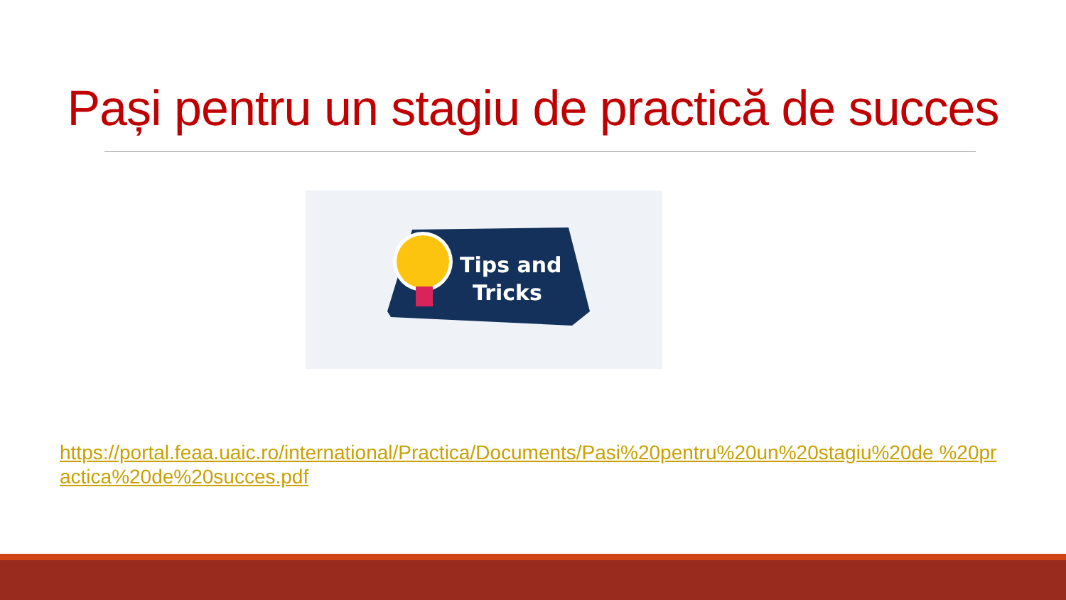Pași pentru un stagiu de practică de succes
Tips and
Tricks
https://portal.feaa.uaic.ro/international/Practica/Documents/Pasi%20pentru%20un%20stagiu%20de %20practica%20de%20succes.pdf